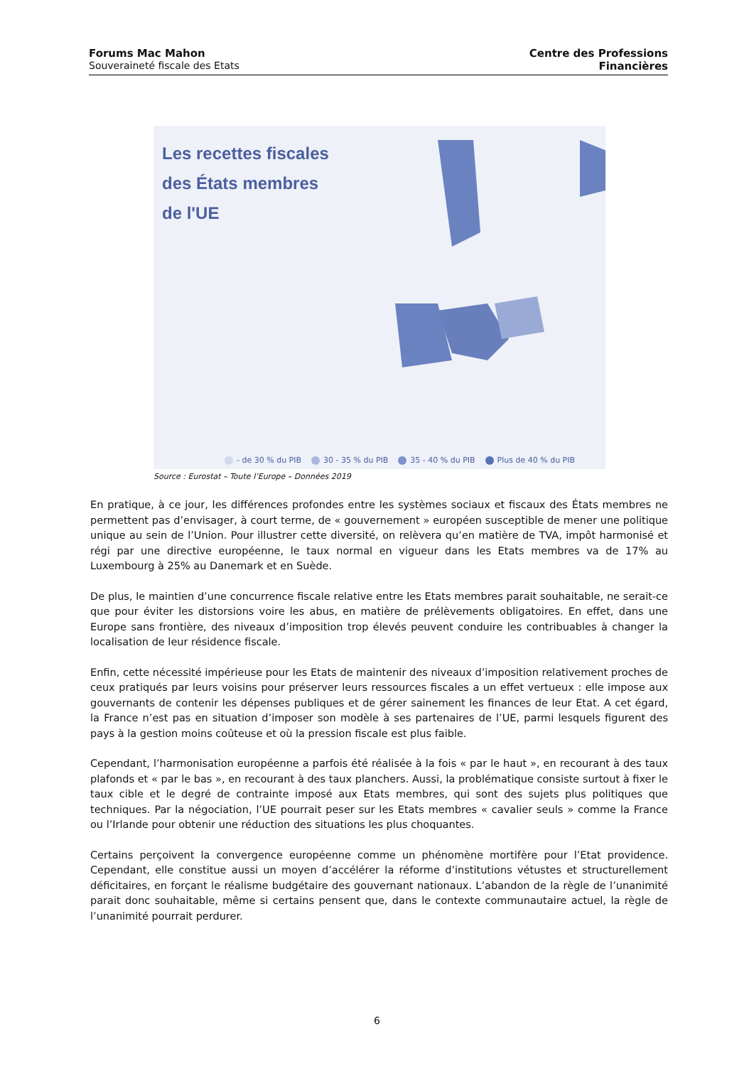Forums Mac Mahon
Souveraineté fiscale des Etats
Centre des Professions
Financières
Les recettes fiscales
des États membres
de l'UE
- de 30 % du PIB 30 - 35 % du PIB 35 - 40 % du PIB Plus de 40 % du PIB
Source : Eurostat – Toute l’Europe – Données 2019
En pratique, à ce jour, les différences profondes entre les systèmes sociaux et fiscaux des États membres ne permettent pas d’envisager, à court terme, de « gouvernement » européen susceptible de mener une politique unique au sein de l’Union. Pour illustrer cette diversité, on relèvera qu’en matière de TVA, impôt harmonisé et régi par une directive européenne, le taux normal en vigueur dans les Etats membres va de 17% au Luxembourg à 25% au Danemark et en Suède.
De plus, le maintien d’une concurrence fiscale relative entre les Etats membres parait souhaitable, ne serait-ce que pour éviter les distorsions voire les abus, en matière de prélèvements obligatoires. En effet, dans une Europe sans frontière, des niveaux d’imposition trop élevés peuvent conduire les contribuables à changer la localisation de leur résidence fiscale.
Enfin, cette nécessité impérieuse pour les Etats de maintenir des niveaux d’imposition relativement proches de ceux pratiqués par leurs voisins pour préserver leurs ressources fiscales a un effet vertueux : elle impose aux gouvernants de contenir les dépenses publiques et de gérer sainement les finances de leur Etat. A cet égard, la France n’est pas en situation d’imposer son modèle à ses partenaires de l’UE, parmi lesquels figurent des pays à la gestion moins coûteuse et où la pression fiscale est plus faible.
Cependant, l’harmonisation européenne a parfois été réalisée à la fois « par le haut », en recourant à des taux plafonds et « par le bas », en recourant à des taux planchers. Aussi, la problématique consiste surtout à fixer le taux cible et le degré de contrainte imposé aux Etats membres, qui sont des sujets plus politiques que techniques. Par la négociation, l’UE pourrait peser sur les Etats membres « cavalier seuls » comme la France ou l’Irlande pour obtenir une réduction des situations les plus choquantes.
Certains perçoivent la convergence européenne comme un phénomène mortifère pour l’Etat providence. Cependant, elle constitue aussi un moyen d’accélérer la réforme d’institutions vétustes et structurellement déficitaires, en forçant le réalisme budgétaire des gouvernant nationaux. L’abandon de la règle de l’unanimité parait donc souhaitable, même si certains pensent que, dans le contexte communautaire actuel, la règle de l’unanimité pourrait perdurer.
6